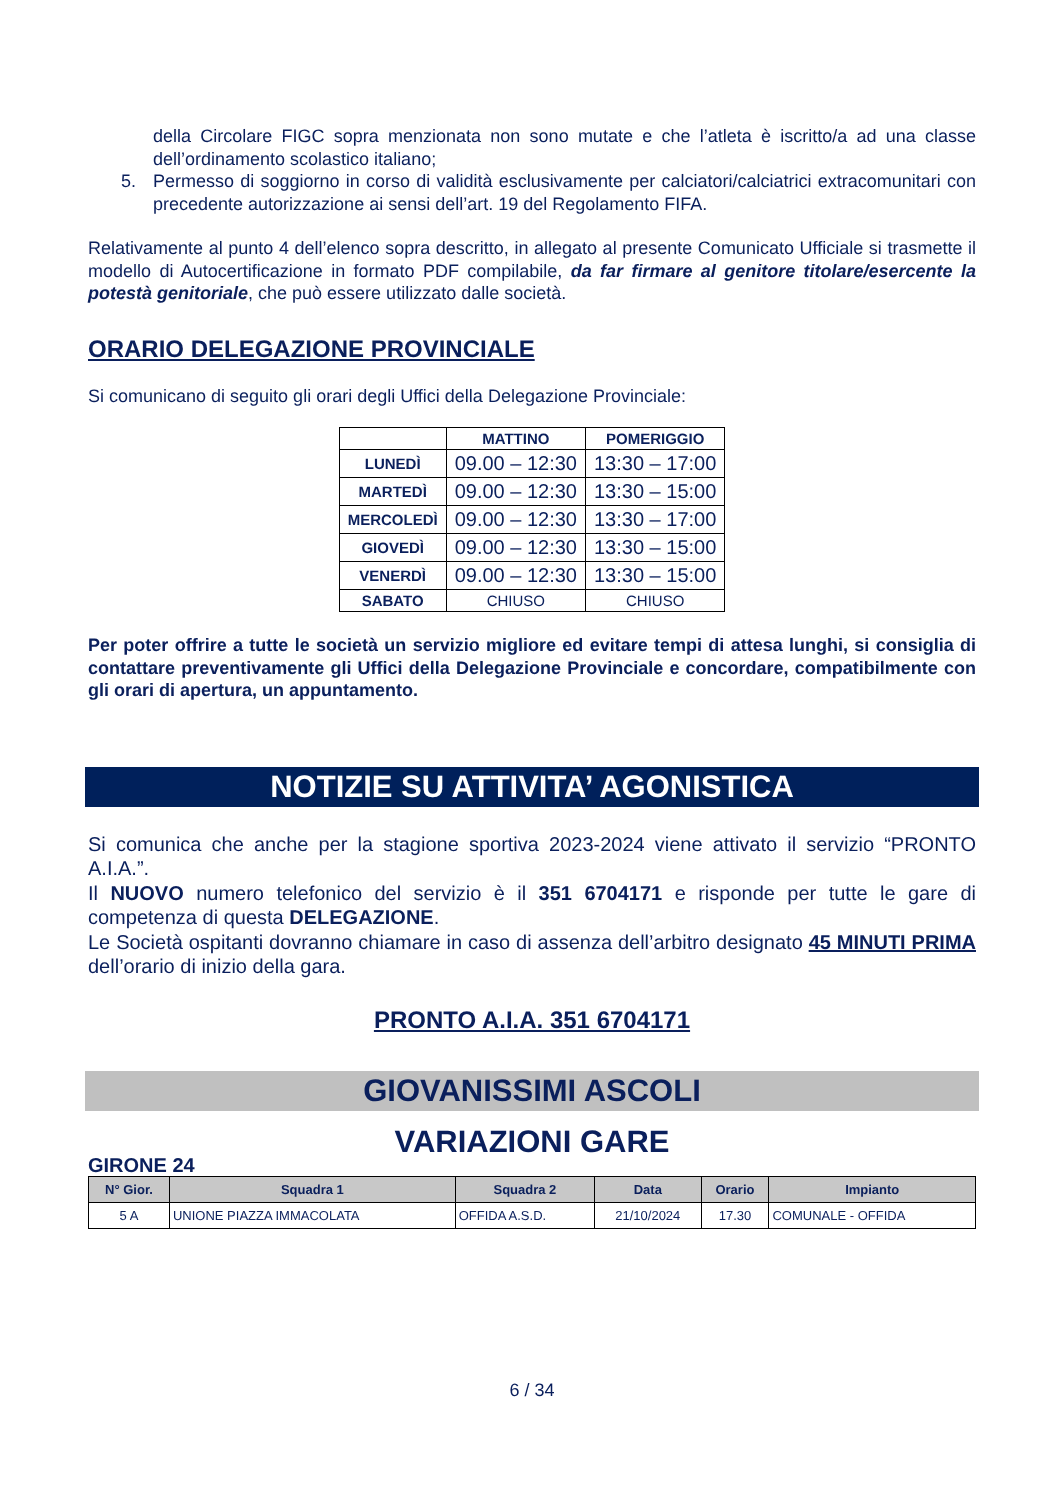della Circolare FIGC sopra menzionata non sono mutate e che l’atleta è iscritto/a ad una classe dell’ordinamento scolastico italiano;
5. Permesso di soggiorno in corso di validità esclusivamente per calciatori/calciatrici extracomunitari con precedente autorizzazione ai sensi dell’art. 19 del Regolamento FIFA.
Relativamente al punto 4 dell’elenco sopra descritto, in allegato al presente Comunicato Ufficiale si trasmette il modello di Autocertificazione in formato PDF compilabile, da far firmare al genitore titolare/esercente la potestà genitoriale, che può essere utilizzato dalle società.
ORARIO DELEGAZIONE PROVINCIALE
Si comunicano di seguito gli orari degli Uffici della Delegazione Provinciale:
| | MATTINO | POMERIGGIO |
| --- | --- | --- |
| LUNEDÌ | 09.00 – 12:30 | 13:30 – 17:00 |
| MARTEDÌ | 09.00 – 12:30 | 13:30 – 15:00 |
| MERCOLEDÌ | 09.00 – 12:30 | 13:30 – 17:00 |
| GIOVEDÌ | 09.00 – 12:30 | 13:30 – 15:00 |
| VENERDÌ | 09.00 – 12:30 | 13:30 – 15:00 |
| SABATO | CHIUSO | CHIUSO |
Per poter offrire a tutte le società un servizio migliore ed evitare tempi di attesa lunghi, si consiglia di contattare preventivamente gli Uffici della Delegazione Provinciale e concordare, compatibilmente con gli orari di apertura, un appuntamento.
NOTIZIE SU ATTIVITA’ AGONISTICA
Si comunica che anche per la stagione sportiva 2023-2024 viene attivato il servizio “PRONTO A.I.A.”.
Il NUOVO numero telefonico del servizio è il 351 6704171 e risponde per tutte le gare di competenza di questa DELEGAZIONE.
Le Società ospitanti dovranno chiamare in caso di assenza dell’arbitro designato 45 MINUTI PRIMA dell’orario di inizio della gara.
PRONTO A.I.A. 351 6704171
GIOVANISSIMI ASCOLI
VARIAZIONI GARE
GIRONE 24
| N° Gior. | Squadra 1 | Squadra 2 | Data | Orario | Impianto |
| --- | --- | --- | --- | --- | --- |
| 5 A | UNIONE PIAZZA IMMACOLATA | OFFIDA A.S.D. | 21/10/2024 | 17.30 | COMUNALE - OFFIDA |
6 / 34